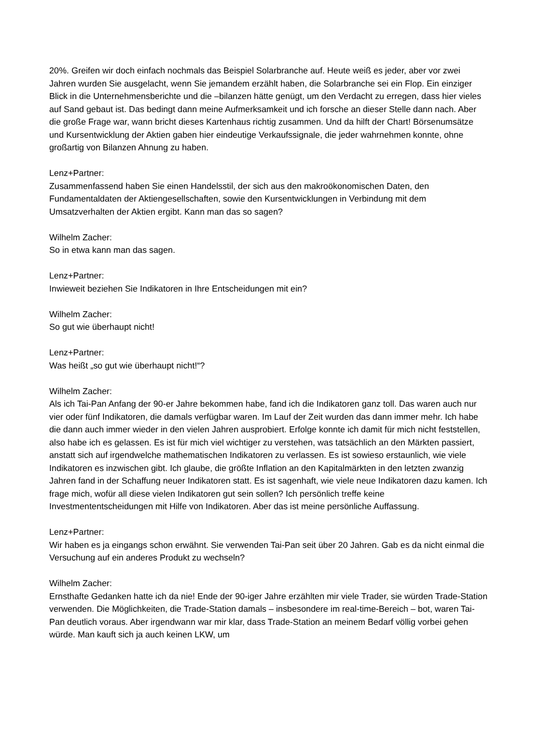20%. Greifen wir doch einfach nochmals das Beispiel Solarbranche auf. Heute weiß es jeder, aber vor zwei Jahren wurden Sie ausgelacht, wenn Sie jemandem erzählt haben, die Solarbranche sei ein Flop. Ein einziger Blick in die Unternehmensberichte und die –bilanzen hätte genügt, um den Verdacht zu erregen, dass hier vieles auf Sand gebaut ist. Das bedingt dann meine Aufmerksamkeit und ich forsche an dieser Stelle dann nach. Aber die große Frage war, wann bricht dieses Kartenhaus richtig zusammen. Und da hilft der Chart! Börsenumsätze und Kursentwicklung der Aktien gaben hier eindeutige Verkaufssignale, die jeder wahrnehmen konnte, ohne großartig von Bilanzen Ahnung zu haben.
Lenz+Partner:
Zusammenfassend haben Sie einen Handelsstil, der sich aus den makroökonomischen Daten, den Fundamentaldaten der Aktiengesellschaften, sowie den Kursentwicklungen in Verbindung mit dem Umsatzverhalten der Aktien ergibt. Kann man das so sagen?
Wilhelm Zacher:
So in etwa kann man das sagen.
Lenz+Partner:
Inwieweit beziehen Sie Indikatoren in Ihre Entscheidungen mit ein?
Wilhelm Zacher:
So gut wie überhaupt nicht!
Lenz+Partner:
Was heißt „so gut wie überhaupt nicht!“?
Wilhelm Zacher:
Als ich Tai-Pan Anfang der 90-er Jahre bekommen habe, fand ich die Indikatoren ganz toll. Das waren auch nur vier oder fünf Indikatoren, die damals verfügbar waren. Im Lauf der Zeit wurden das dann immer mehr. Ich habe die dann auch immer wieder in den vielen Jahren ausprobiert. Erfolge konnte ich damit für mich nicht feststellen, also habe ich es gelassen. Es ist für mich viel wichtiger zu verstehen, was tatsächlich an den Märkten passiert, anstatt sich auf irgendwelche mathematischen Indikatoren zu verlassen. Es ist sowieso erstaunlich, wie viele Indikatoren es inzwischen gibt. Ich glaube, die größte Inflation an den Kapitalmärkten in den letzten zwanzig Jahren fand in der Schaffung neuer Indikatoren statt. Es ist sagenhaft, wie viele neue Indikatoren dazu kamen. Ich frage mich, wofür all diese vielen Indikatoren gut sein sollen? Ich persönlich treffe keine Investmententscheidungen mit Hilfe von Indikatoren. Aber das ist meine persönliche Auffassung.
Lenz+Partner:
Wir haben es ja eingangs schon erwähnt. Sie verwenden Tai-Pan seit über 20 Jahren. Gab es da nicht einmal die Versuchung auf ein anderes Produkt zu wechseln?
Wilhelm Zacher:
Ernsthafte Gedanken hatte ich da nie! Ende der 90-iger Jahre erzählten mir viele Trader, sie würden Trade-Station verwenden. Die Möglichkeiten, die Trade-Station damals – insbesondere im real-time-Bereich – bot, waren Tai-Pan deutlich voraus. Aber irgendwann war mir klar, dass Trade-Station an meinem Bedarf völlig vorbei gehen würde. Man kauft sich ja auch keinen LKW, um